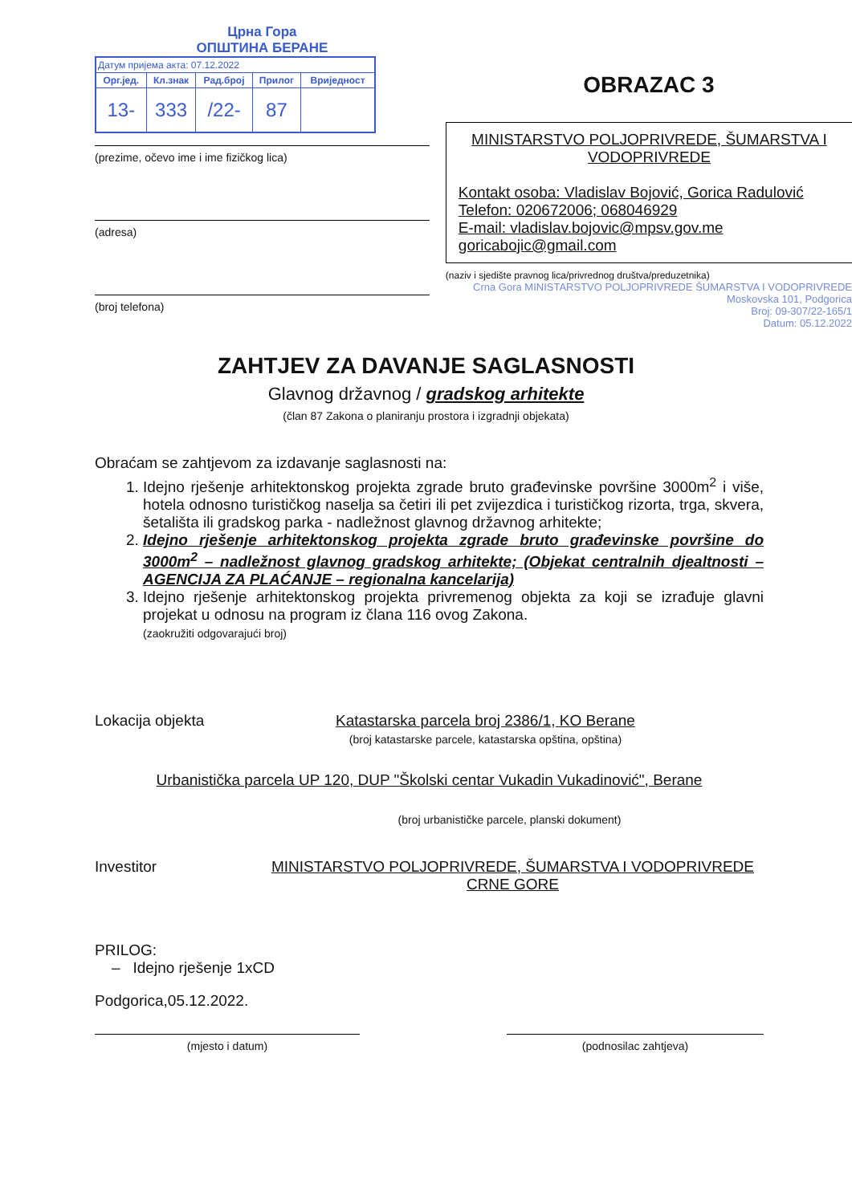Црна Гора
ОПШТИНА БЕРАНЕ
| Датум пријема акта: 07.12.2022 | | | | |
| Орг.јед. | Кл.знак | Рад.број | Прилог | Вриједност |
| 13- | 333 | /22- | 87 | |
(prezime, očevo ime i ime fizičkog lica)
(adresa)
(broj telefona)
OBRAZAC 3
MINISTARSTVO POLJOPRIVREDE, ŠUMARSTVA I VODOPRIVREDE
Kontakt osoba: Vladislav Bojović, Gorica Radulović
Telefon: 020672006; 068046929
E-mail: vladislav.bojovic@mpsv.gov.me
goricabojic@gmail.com
(naziv i sjedište pravnog lica/privrednog društva/preduzetnika)
Crna Gora MINISTARSTVO POLJOPRIVREDE ŠUMARSTVA I VODOPRIVREDE Moskovska 101, Podgorica
Broj: 09-307/22-165/1
Datum: 05.12.2022
ZAHTJEV ZA DAVANJE SAGLASNOSTI
Glavnog državnog / gradskog arhitekte
(član 87 Zakona o planiranju prostora i izgradnji objekata)
Obraćam se zahtjevom za izdavanje saglasnosti na:
1. Idejno rješenje arhitektonskog projekta zgrade bruto građevinske površine 3000m<sup>2</sup> i više, hotela odnosno turističkog naselja sa četiri ili pet zvijezdica i turističkog rizorta, trga, skvera, šetališta ili gradskog parka - nadležnost glavnog državnog arhitekte;
2. Idejno rješenje arhitektonskog projekta zgrade bruto građevinske površine do 3000m<sup>2</sup> – nadležnost glavnog gradskog arhitekte; (Objekat centralnih djealtnosti – AGENCIJA ZA PLAĆANJE – regionalna kancelarija)
3. Idejno rješenje arhitektonskog projekta privremenog objekta za koji se izrađuje glavni projekat u odnosu na program iz člana 116 ovog Zakona.
(zaokružiti odgovarajući broj)
Lokacija objekta Katastarska parcela broj 2386/1, KO Berane
(broj katastarske parcele, katastarska opština, opština)
Urbanistička parcela UP 120, DUP "Školski centar Vukadin Vukadinović", Berane
(broj urbanističke parcele, planski dokument)
Investitor MINISTARSTVO POLJOPRIVREDE, ŠUMARSTVA I VODOPRIVREDE CRNE GORE
PRILOG:
– Idejno rješenje 1xCD
Podgorica,05.12.2022.
(mjesto i datum) (podnosilac zahtjeva)